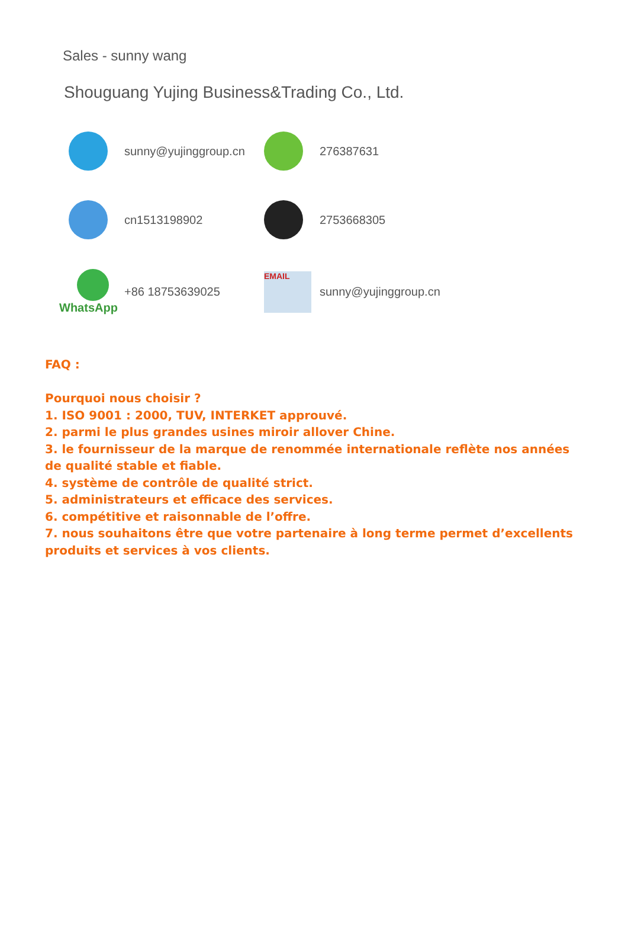Sales - sunny wang
Shouguang Yujing Business&Trading Co., Ltd.
sunny@yujinggroup.cn
276387631
cn1513198902
2753668305
WhatsApp
+86 18753639025
EMAIL
sunny@yujinggroup.cn
FAQ :
Pourquoi nous choisir ?
1. ISO 9001 : 2000, TUV, INTERKET approuvé.
2. parmi le plus grandes usines miroir allover Chine.
3. le fournisseur de la marque de renommée internationale reflète nos années de qualité stable et fiable.
4. système de contrôle de qualité strict.
5. administrateurs et efficace des services.
6. compétitive et raisonnable de l’offre.
7. nous souhaitons être que votre partenaire à long terme permet d’excellents produits et services à vos clients.